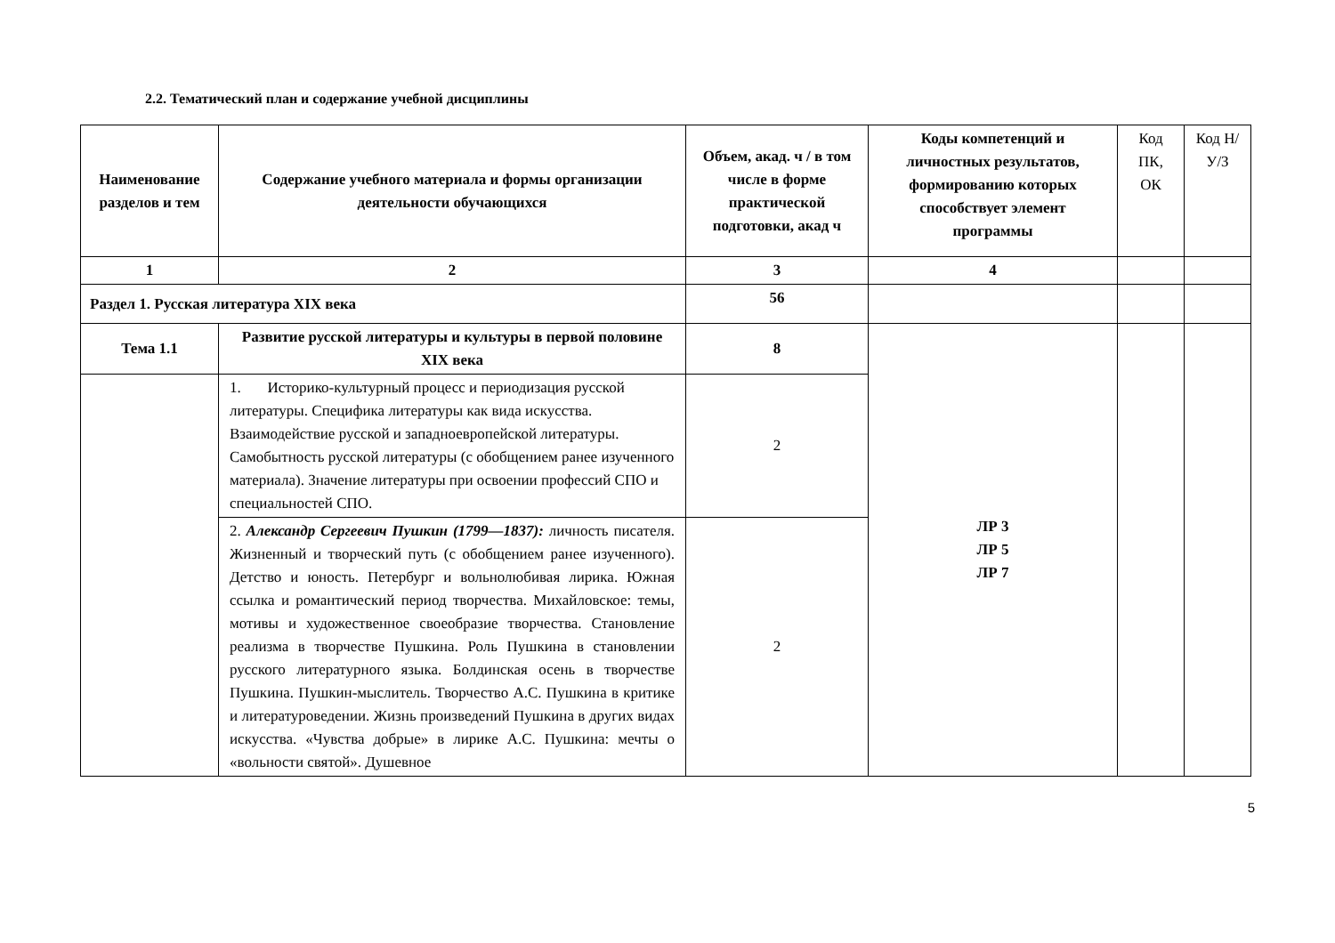2.2. Тематический план и содержание учебной дисциплины
| Наименование разделов и тем | Содержание учебного материала и формы организации деятельности обучающихся | Объем, акад. ч / в том числе в форме практической подготовки, акад ч | Коды компетенций и личностных результатов, формированию которых способствует элемент программы | Код ПК, ОК | Код Н/У/З |
| 1 | 2 | 3 | 4 | | |
| Раздел 1. Русская литература XIX века | | 56 | | | |
| Тема 1.1 | Развитие русской литературы и культуры в первой половине XIX века | 8 | ЛР 3 ЛР 5 ЛР 7 | | |
| | 1. Историко-культурный процесс и периодизация русской литературы. Специфика литературы как вида искусства. Взаимодействие русской и западноевропейской литературы. Самобытность русской литературы (с обобщением ранее изученного материала). Значение литературы при освоении профессий СПО и специальностей СПО. | 2 | | | |
| | 2. Александр Сергеевич Пушкин (1799—1837): личность писателя. Жизненный и творческий путь (с обобщением ранее изученного). Детство и юность. Петербург и вольнолюбивая лирика. Южная ссылка и романтический период творчества. Михайловское: темы, мотивы и художественное своеобразие творчества. Становление реализма в творчестве Пушкина. Роль Пушкина в становлении русского литературного языка. Болдинская осень в творчестве Пушкина. Пушкин-мыслитель. Творчество А.С. Пушкина в критике и литературоведении. Жизнь произведений Пушкина в других видах искусства. «Чувства добрые» в лирике А.С. Пушкина: мечты о «вольности святой». Душевное | 2 | | | |
5